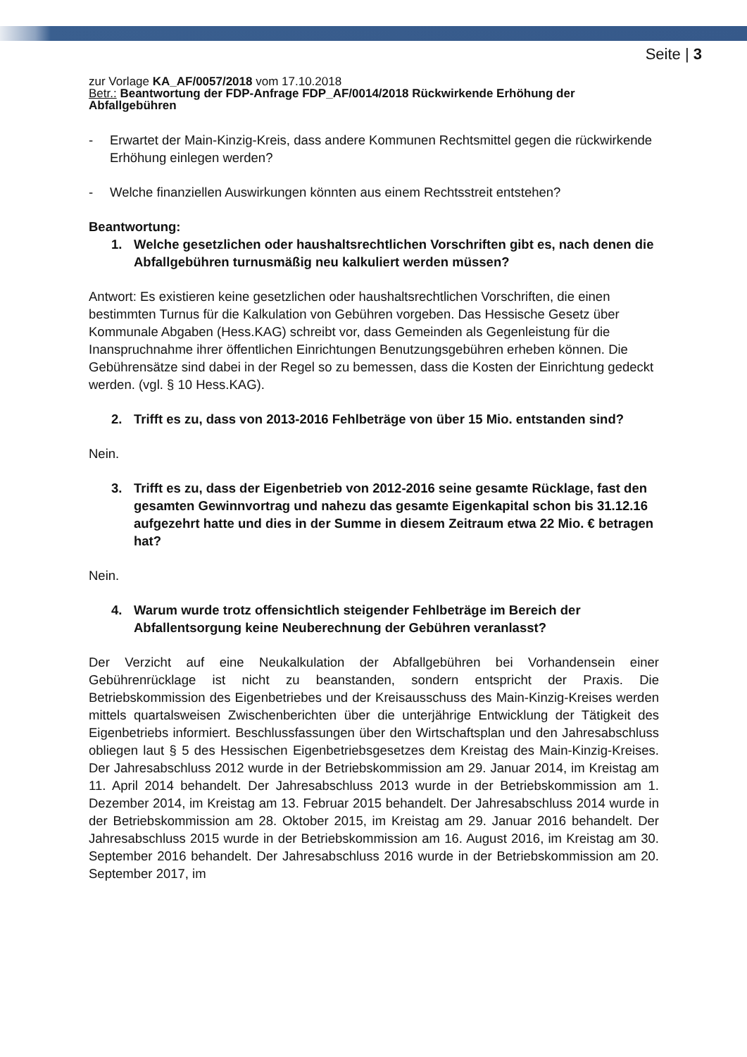Seite | 3
zur Vorlage KA_AF/0057/2018 vom 17.10.2018
Betr.: Beantwortung der FDP-Anfrage FDP_AF/0014/2018 Rückwirkende Erhöhung der Abfallgebühren
- Erwartet der Main-Kinzig-Kreis, dass andere Kommunen Rechtsmittel gegen die rückwirkende Erhöhung einlegen werden?
- Welche finanziellen Auswirkungen könnten aus einem Rechtsstreit entstehen?
Beantwortung:
1. Welche gesetzlichen oder haushaltsrechtlichen Vorschriften gibt es, nach denen die Abfallgebühren turnusmäßig neu kalkuliert werden müssen?
Antwort: Es existieren keine gesetzlichen oder haushaltsrechtlichen Vorschriften, die einen bestimmten Turnus für die Kalkulation von Gebühren vorgeben. Das Hessische Gesetz über Kommunale Abgaben (Hess.KAG) schreibt vor, dass Gemeinden als Gegenleistung für die Inanspruchnahme ihrer öffentlichen Einrichtungen Benutzungsgebühren erheben können. Die Gebührensätze sind dabei in der Regel so zu bemessen, dass die Kosten der Einrichtung gedeckt werden. (vgl. § 10 Hess.KAG).
2. Trifft es zu, dass von 2013-2016 Fehlbeträge von über 15 Mio. entstanden sind?
Nein.
3. Trifft es zu, dass der Eigenbetrieb von 2012-2016 seine gesamte Rücklage, fast den gesamten Gewinnvortrag und nahezu das gesamte Eigenkapital schon bis 31.12.16 aufgezehrt hatte und dies in der Summe in diesem Zeitraum etwa 22 Mio. € betragen hat?
Nein.
4. Warum wurde trotz offensichtlich steigender Fehlbeträge im Bereich der Abfallentsorgung keine Neuberechnung der Gebühren veranlasst?
Der Verzicht auf eine Neukalkulation der Abfallgebühren bei Vorhandensein einer Gebührenrücklage ist nicht zu beanstanden, sondern entspricht der Praxis. Die Betriebskommission des Eigenbetriebes und der Kreisausschuss des Main-Kinzig-Kreises werden mittels quartalsweisen Zwischenberichten über die unterjährige Entwicklung der Tätigkeit des Eigenbetriebs informiert. Beschlussfassungen über den Wirtschaftsplan und den Jahresabschluss obliegen laut § 5 des Hessischen Eigenbetriebsgesetzes dem Kreistag des Main-Kinzig-Kreises. Der Jahresabschluss 2012 wurde in der Betriebskommission am 29. Januar 2014, im Kreistag am 11. April 2014 behandelt. Der Jahresabschluss 2013 wurde in der Betriebskommission am 1. Dezember 2014, im Kreistag am 13. Februar 2015 behandelt. Der Jahresabschluss 2014 wurde in der Betriebskommission am 28. Oktober 2015, im Kreistag am 29. Januar 2016 behandelt. Der Jahresabschluss 2015 wurde in der Betriebskommission am 16. August 2016, im Kreistag am 30. September 2016 behandelt. Der Jahresabschluss 2016 wurde in der Betriebskommission am 20. September 2017, im